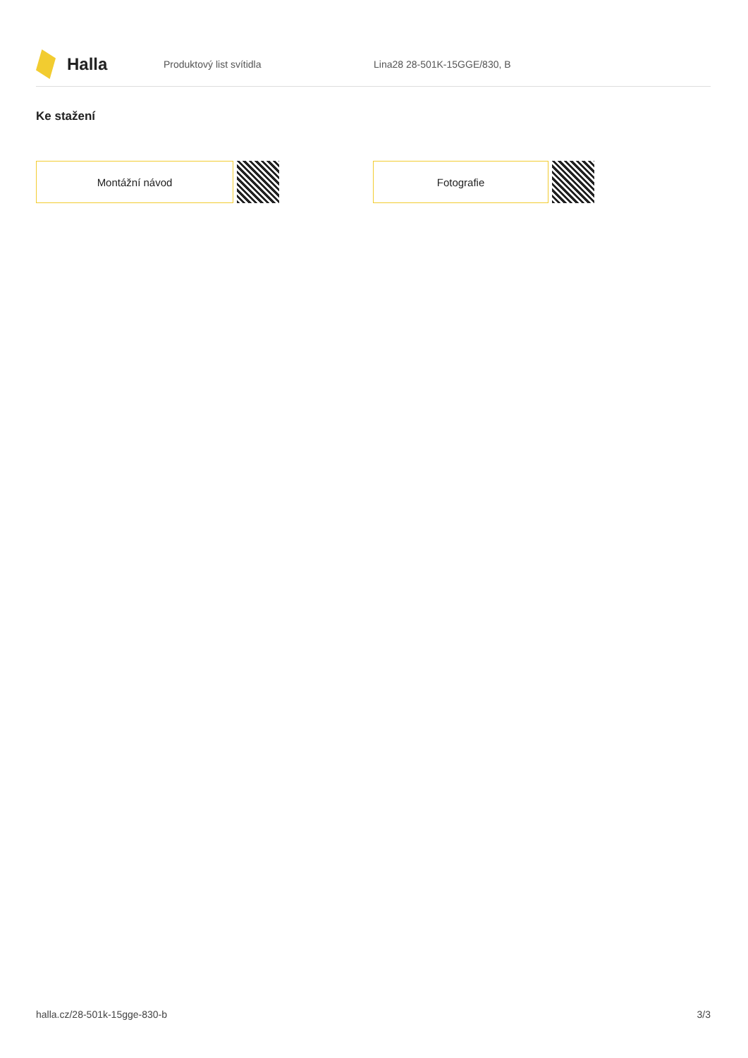Halla
Produktový list svítidla Lina28 28-501K-15GGE/830, B
Ke stažení
Montážní návod Fotografie
halla.cz/28-501k-15gge-830-b 3/3